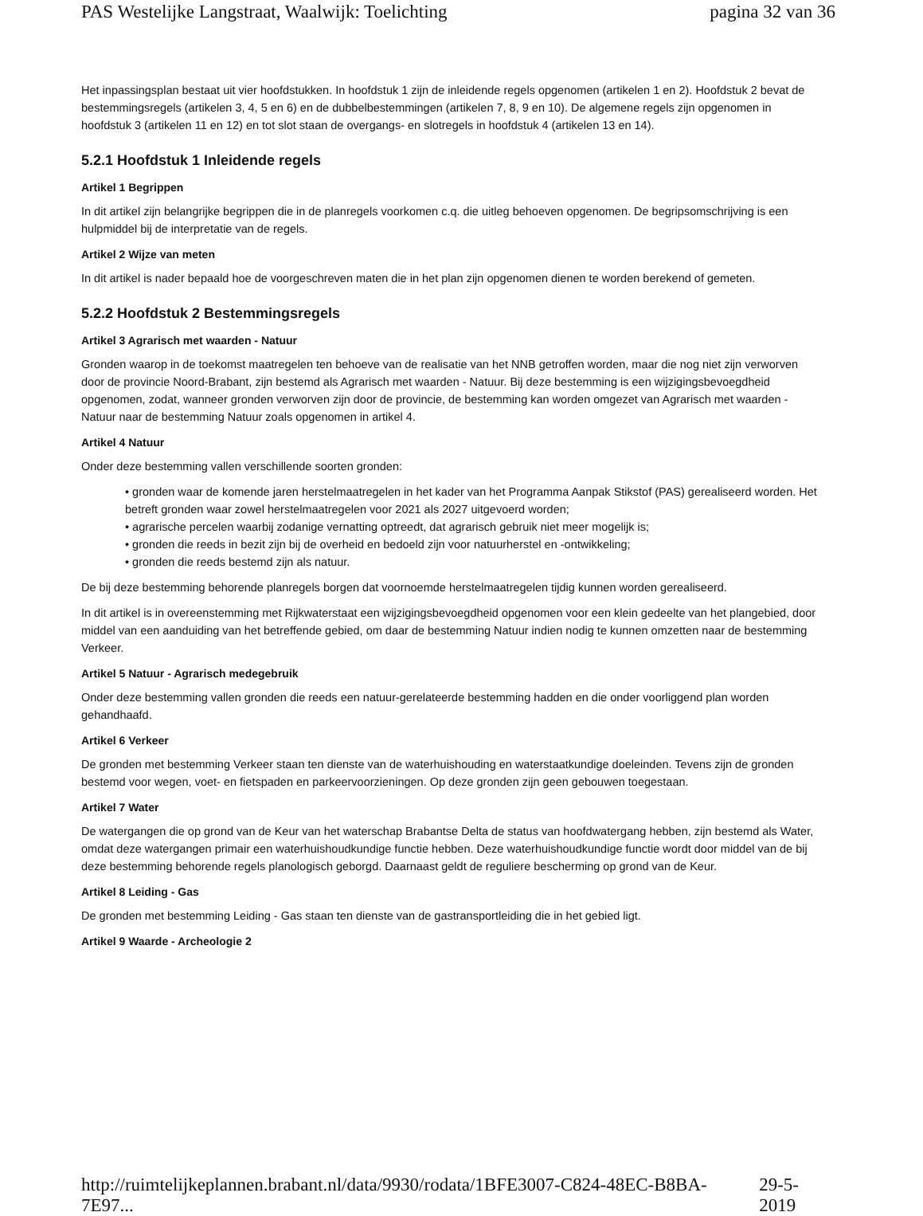PAS Westelijke Langstraat, Waalwijk: Toelichting pagina 32 van 36
Het inpassingsplan bestaat uit vier hoofdstukken. In hoofdstuk 1 zijn de inleidende regels opgenomen (artikelen 1 en 2). Hoofdstuk 2 bevat de bestemmingsregels (artikelen 3, 4, 5 en 6) en de dubbelbestemmingen (artikelen 7, 8, 9 en 10). De algemene regels zijn opgenomen in hoofdstuk 3 (artikelen 11 en 12) en tot slot staan de overgangs- en slotregels in hoofdstuk 4 (artikelen 13 en 14).
5.2.1 Hoofdstuk 1 Inleidende regels
Artikel 1 Begrippen
In dit artikel zijn belangrijke begrippen die in de planregels voorkomen c.q. die uitleg behoeven opgenomen. De begripsomschrijving is een hulpmiddel bij de interpretatie van de regels.
Artikel 2 Wijze van meten
In dit artikel is nader bepaald hoe de voorgeschreven maten die in het plan zijn opgenomen dienen te worden berekend of gemeten.
5.2.2 Hoofdstuk 2 Bestemmingsregels
Artikel 3 Agrarisch met waarden - Natuur
Gronden waarop in de toekomst maatregelen ten behoeve van de realisatie van het NNB getroffen worden, maar die nog niet zijn verworven door de provincie Noord-Brabant, zijn bestemd als Agrarisch met waarden - Natuur. Bij deze bestemming is een wijzigingsbevoegdheid opgenomen, zodat, wanneer gronden verworven zijn door de provincie, de bestemming kan worden omgezet van Agrarisch met waarden - Natuur naar de bestemming Natuur zoals opgenomen in artikel 4.
Artikel 4 Natuur
Onder deze bestemming vallen verschillende soorten gronden:
• gronden waar de komende jaren herstelmaatregelen in het kader van het Programma Aanpak Stikstof (PAS) gerealiseerd worden. Het betreft gronden waar zowel herstelmaatregelen voor 2021 als 2027 uitgevoerd worden;
• agrarische percelen waarbij zodanige vernatting optreedt, dat agrarisch gebruik niet meer mogelijk is;
• gronden die reeds in bezit zijn bij de overheid en bedoeld zijn voor natuurherstel en -ontwikkeling;
• gronden die reeds bestemd zijn als natuur.
De bij deze bestemming behorende planregels borgen dat voornoemde herstelmaatregelen tijdig kunnen worden gerealiseerd.
In dit artikel is in overeenstemming met Rijkwaterstaat een wijzigingsbevoegdheid opgenomen voor een klein gedeelte van het plangebied, door middel van een aanduiding van het betreffende gebied, om daar de bestemming Natuur indien nodig te kunnen omzetten naar de bestemming Verkeer.
Artikel 5 Natuur - Agrarisch medegebruik
Onder deze bestemming vallen gronden die reeds een natuur-gerelateerde bestemming hadden en die onder voorliggend plan worden gehandhaafd.
Artikel 6 Verkeer
De gronden met bestemming Verkeer staan ten dienste van de waterhuishouding en waterstaatkundige doeleinden. Tevens zijn de gronden bestemd voor wegen, voet- en fietspaden en parkeervoorzieningen. Op deze gronden zijn geen gebouwen toegestaan.
Artikel 7 Water
De watergangen die op grond van de Keur van het waterschap Brabantse Delta de status van hoofdwatergang hebben, zijn bestemd als Water, omdat deze watergangen primair een waterhuishoudkundige functie hebben. Deze waterhuishoudkundige functie wordt door middel van de bij deze bestemming behorende regels planologisch geborgd. Daarnaast geldt de reguliere bescherming op grond van de Keur.
Artikel 8 Leiding - Gas
De gronden met bestemming Leiding - Gas staan ten dienste van de gastransportleiding die in het gebied ligt.
Artikel 9 Waarde - Archeologie 2
http://ruimtelijkeplannen.brabant.nl/data/9930/rodata/1BFE3007-C824-48EC-B8BA-7E97... 29-5-2019